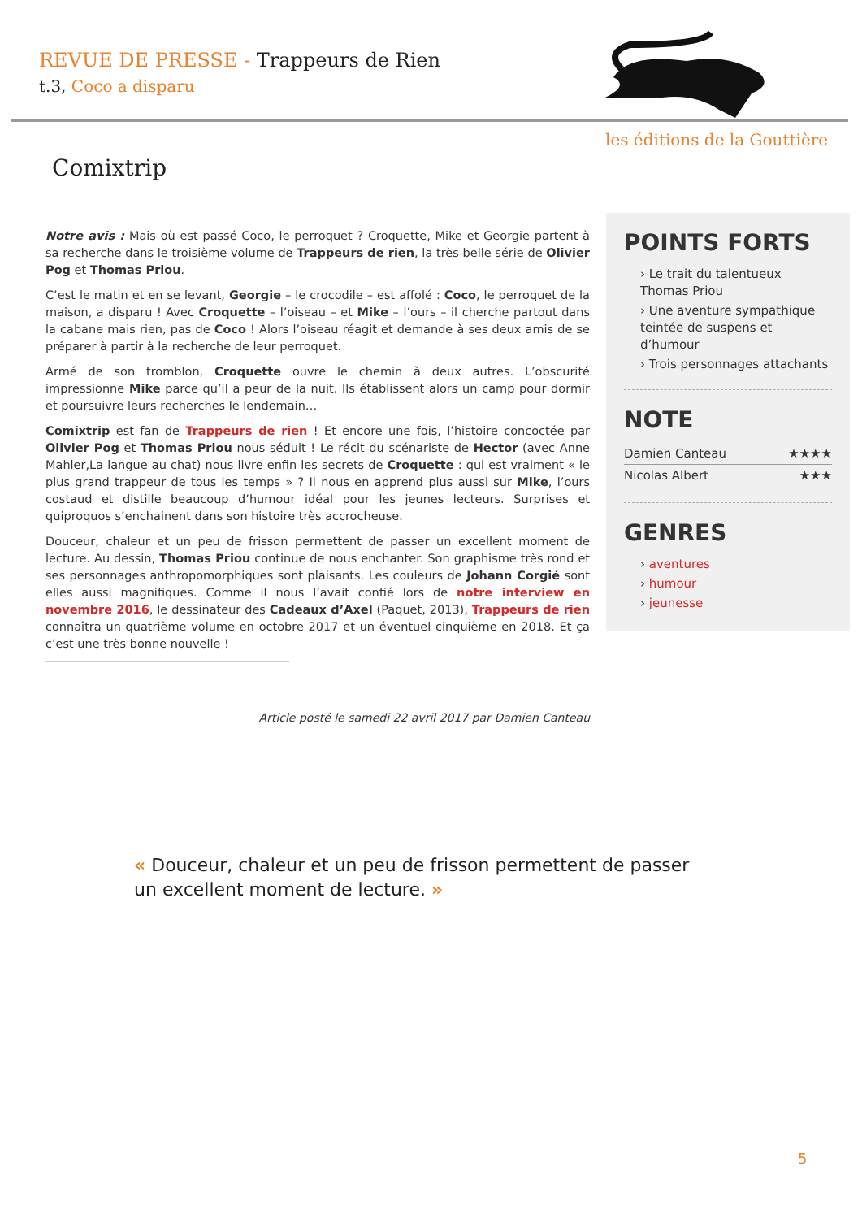REVUE DE PRESSE - Trappeurs de Rien
t.3, Coco a disparu
les éditions de la Gouttière
Comixtrip
Notre avis : Mais où est passé Coco, le perroquet ? Croquette, Mike et Georgie partent à sa recherche dans le troisième volume de Trappeurs de rien, la très belle série de Olivier Pog et Thomas Priou.
C’est le matin et en se levant, Georgie – le crocodile – est affolé : Coco, le perroquet de la maison, a disparu ! Avec Croquette – l’oiseau – et Mike – l’ours – il cherche partout dans la cabane mais rien, pas de Coco ! Alors l’oiseau réagit et demande à ses deux amis de se préparer à partir à la recherche de leur perroquet.
Armé de son tromblon, Croquette ouvre le chemin à deux autres. L’obscurité impressionne Mike parce qu’il a peur de la nuit. Ils établissent alors un camp pour dormir et poursuivre leurs recherches le lendemain…
Comixtrip est fan de Trappeurs de rien ! Et encore une fois, l’histoire concoctée par Olivier Pog et Thomas Priou nous séduit ! Le récit du scénariste de Hector (avec Anne Mahler,La langue au chat) nous livre enfin les secrets de Croquette : qui est vraiment « le plus grand trappeur de tous les temps » ? Il nous en apprend plus aussi sur Mike, l’ours costaud et distille beaucoup d’humour idéal pour les jeunes lecteurs. Surprises et quiproquos s’enchainent dans son histoire très accrocheuse.
Douceur, chaleur et un peu de frisson permettent de passer un excellent moment de lecture. Au dessin, Thomas Priou continue de nous enchanter. Son graphisme très rond et ses personnages anthropomorphiques sont plaisants. Les couleurs de Johann Corgié sont elles aussi magnifiques. Comme il nous l’avait confié lors de notre interview en novembre 2016, le dessinateur des Cadeaux d’Axel (Paquet, 2013), Trappeurs de rien connaîtra un quatrième volume en octobre 2017 et un éventuel cinquième en 2018. Et ça c’est une très bonne nouvelle !
POINTS FORTS
› Le trait du talentueux Thomas Priou
› Une aventure sympathique teintée de suspens et d’humour
› Trois personnages attachants
NOTE
Damien Canteau ★★★★
Nicolas Albert ★★★
GENRES
› aventures
› humour
› jeunesse
Article posté le samedi 22 avril 2017 par Damien Canteau
« Douceur, chaleur et un peu de frisson permettent de passer un excellent moment de lecture. »
5